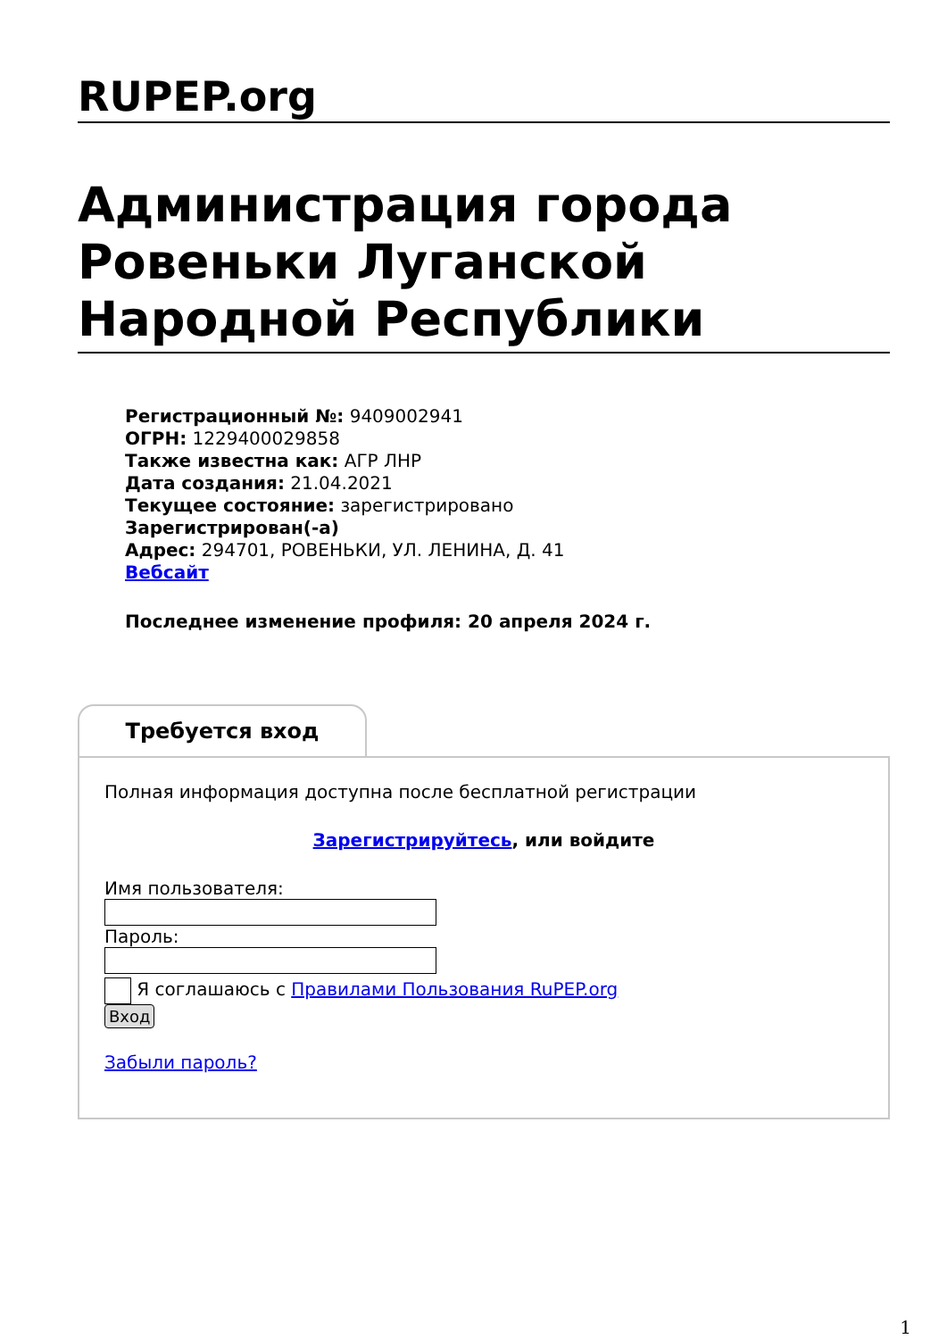RUPEP.org
Администрация города Ровеньки Луганской Народной Республики
Регистрационный №: 9409002941
ОГРН: 1229400029858
Также известна как: АГР ЛНР
Дата создания: 21.04.2021
Текущее состояние: зарегистрировано
Зарегистрирован(-а)
Адрес: 294701, РОВЕНЬКИ, УЛ. ЛЕНИНА, Д. 41
Вебсайт
Последнее изменение профиля: 20 апреля 2024 г.
Требуется вход
Полная информация доступна после бесплатной регистрации
Зарегистрируйтесь, или войдите
Имя пользователя:
Пароль:
Я соглашаюсь с Правилами Пользования RuPEP.org
Вход
Забыли пароль?
1